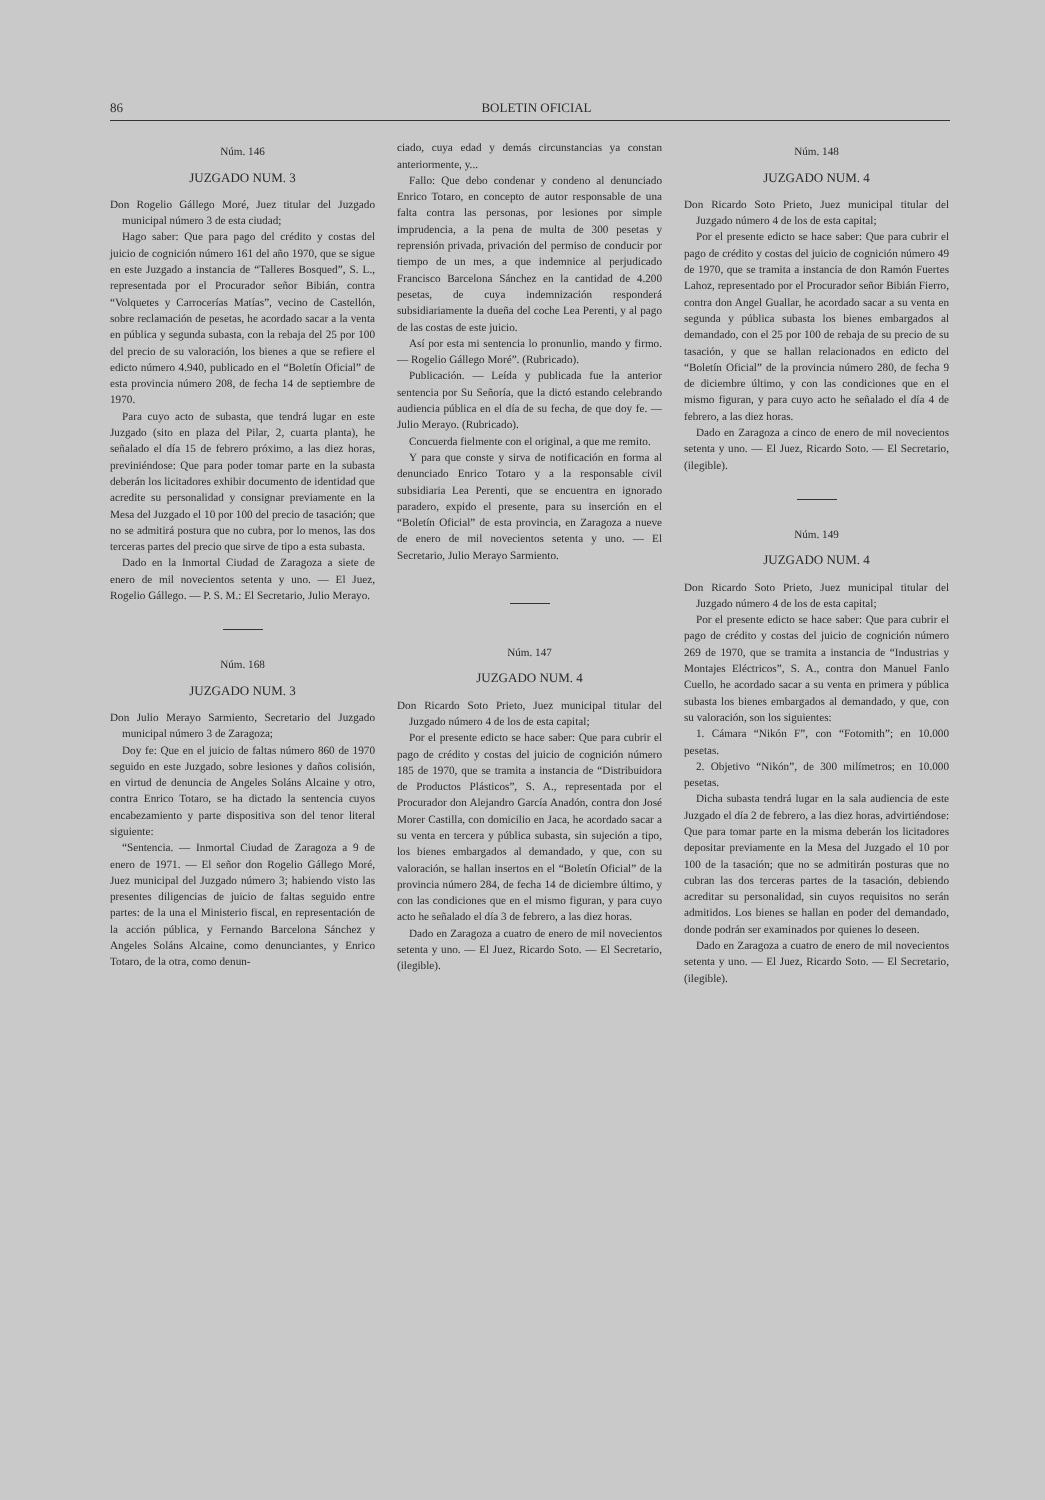86 BOLETIN OFICIAL
Núm. 146
JUZGADO NUM. 3
Don Rogelio Gállego Moré, Juez titular del Juzgado municipal número 3 de esta ciudad;
Hago saber: Que para pago del crédito y costas del juicio de cognición número 161 del año 1970, que se sigue en este Juzgado a instancia de “Talleres Bosqued”, S. L., representada por el Procurador señor Bibián, contra “Volquetes y Carrocerías Matías”, vecino de Castellón, sobre reclamación de pesetas, he acordado sacar a la venta en pública y segunda subasta, con la rebaja del 25 por 100 del precio de su valoración, los bienes a que se refiere el edicto número 4.940, publicado en el “Boletín Oficial” de esta provincia número 208, de fecha 14 de septiembre de 1970.
Para cuyo acto de subasta, que tendrá lugar en este Juzgado (sito en plaza del Pilar, 2, cuarta planta), he señalado el día 15 de febrero próximo, a las diez horas, previniéndose: Que para poder tomar parte en la subasta deberán los licitadores exhibir documento de identidad que acredite su personalidad y consignar previamente en la Mesa del Juzgado el 10 por 100 del precio de tasación; que no se admitirá postura que no cubra, por lo menos, las dos terceras partes del precio que sirve de tipo a esta subasta.
Dado en la Inmortal Ciudad de Zaragoza a siete de enero de mil novecientos setenta y uno. — El Juez, Rogelio Gállego. — P. S. M.: El Secretario, Julio Merayo.
Núm. 168
JUZGADO NUM. 3
Don Julio Merayo Sarmiento, Secretario del Juzgado municipal número 3 de Zaragoza;
Doy fe: Que en el juicio de faltas número 860 de 1970 seguido en este Juzgado, sobre lesiones y daños colisión, en virtud de denuncia de Angeles Soláns Alcaine y otro, contra Enrico Totaro, se ha dictado la sentencia cuyos encabezamiento y parte dispositiva son del tenor literal siguiente:
“Sentencia. — Inmortal Ciudad de Zaragoza a 9 de enero de 1971. — El señor don Rogelio Gállego Moré, Juez municipal del Juzgado número 3; habiendo visto las presentes diligencias de juicio de faltas seguido entre partes: de la una el Ministerio fiscal, en representación de la acción pública, y Fernando Barcelona Sánchez y Angeles Soláns Alcaine, como denunciantes, y Enrico Totaro, de la otra, como denun-
ciado, cuya edad y demás circunstancias ya constan anteriormente, y...
Fallo: Que debo condenar y condeno al denunciado Enrico Totaro, en concepto de autor responsable de una falta contra las personas, por lesiones por simple imprudencia, a la pena de multa de 300 pesetas y reprensión privada, privación del permiso de conducir por tiempo de un mes, a que indemnice al perjudicado Francisco Barcelona Sánchez en la cantidad de 4.200 pesetas, de cuya indemnización responderá subsidiariamente la dueña del coche Lea Perenti, y al pago de las costas de este juicio.
Así por esta mi sentencia lo pronunlio, mando y firmo. — Rogelio Gállego Moré”. (Rubricado).
Publicación. — Leída y publicada fue la anterior sentencia por Su Señoría, que la dictó estando celebrando audiencia pública en el día de su fecha, de que doy fe. — Julio Merayo. (Rubricado).
Concuerda fielmente con el original, a que me remito.
Y para que conste y sirva de notificación en forma al denunciado Enrico Totaro y a la responsable civil subsidiaria Lea Perenti, que se encuentra en ignorado paradero, expido el presente, para su inserción en el “Boletín Oficial” de esta provincia, en Zaragoza a nueve de enero de mil novecientos setenta y uno. — El Secretario, Julio Merayo Sarmiento.
Núm. 147
JUZGADO NUM. 4
Don Ricardo Soto Prieto, Juez municipal titular del Juzgado número 4 de los de esta capital;
Por el presente edicto se hace saber: Que para cubrir el pago de crédito y costas del juicio de cognición número 185 de 1970, que se tramita a instancia de “Distribuidora de Productos Plásticos”, S. A., representada por el Procurador don Alejandro García Anadón, contra don José Morer Castilla, con domicilio en Jaca, he acordado sacar a su venta en tercera y pública subasta, sin sujeción a tipo, los bienes embargados al demandado, y que, con su valoración, se hallan insertos en el “Boletín Oficial” de la provincia número 284, de fecha 14 de diciembre último, y con las condiciones que en el mismo figuran, y para cuyo acto he señalado el día 3 de febrero, a las diez horas.
Dado en Zaragoza a cuatro de enero de mil novecientos setenta y uno. — El Juez, Ricardo Soto. — El Secretario, (ilegible).
Núm. 148
JUZGADO NUM. 4
Don Ricardo Soto Prieto, Juez municipal titular del Juzgado número 4 de los de esta capital;
Por el presente edicto se hace saber: Que para cubrir el pago de crédito y costas del juicio de cognición número 49 de 1970, que se tramita a instancia de don Ramón Fuertes Lahoz, representado por el Procurador señor Bibián Fierro, contra don Angel Guallar, he acordado sacar a su venta en segunda y pública subasta los bienes embargados al demandado, con el 25 por 100 de rebaja de su precio de su tasación, y que se hallan relacionados en edicto del “Boletín Oficial” de la provincia número 280, de fecha 9 de diciembre último, y con las condiciones que en el mismo figuran, y para cuyo acto he señalado el día 4 de febrero, a las diez horas.
Dado en Zaragoza a cinco de enero de mil novecientos setenta y uno. — El Juez, Ricardo Soto. — El Secretario, (ilegible).
Núm. 149
JUZGADO NUM. 4
Don Ricardo Soto Prieto, Juez municipal titular del Juzgado número 4 de los de esta capital;
Por el presente edicto se hace saber: Que para cubrir el pago de crédito y costas del juicio de cognición número 269 de 1970, que se tramita a instancia de “Industrias y Montajes Eléctricos”, S. A., contra don Manuel Fanlo Cuello, he acordado sacar a su venta en primera y pública subasta los bienes embargados al demandado, y que, con su valoración, son los siguientes:
1. Cámara “Nikón F”, con “Fotomith”; en 10.000 pesetas.
2. Objetivo “Nikón”, de 300 milímetros; en 10.000 pesetas.
Dicha subasta tendrá lugar en la sala audiencia de este Juzgado el día 2 de febrero, a las diez horas, advirtiéndose: Que para tomar parte en la misma deberán los licitadores depositar previamente en la Mesa del Juzgado el 10 por 100 de la tasación; que no se admitirán posturas que no cubran las dos terceras partes de la tasación, debiendo acreditar su personalidad, sin cuyos requisitos no serán admitidos. Los bienes se hallan en poder del demandado, donde podrán ser examinados por quienes lo deseen.
Dado en Zaragoza a cuatro de enero de mil novecientos setenta y uno. — El Juez, Ricardo Soto. — El Secretario, (ilegible).